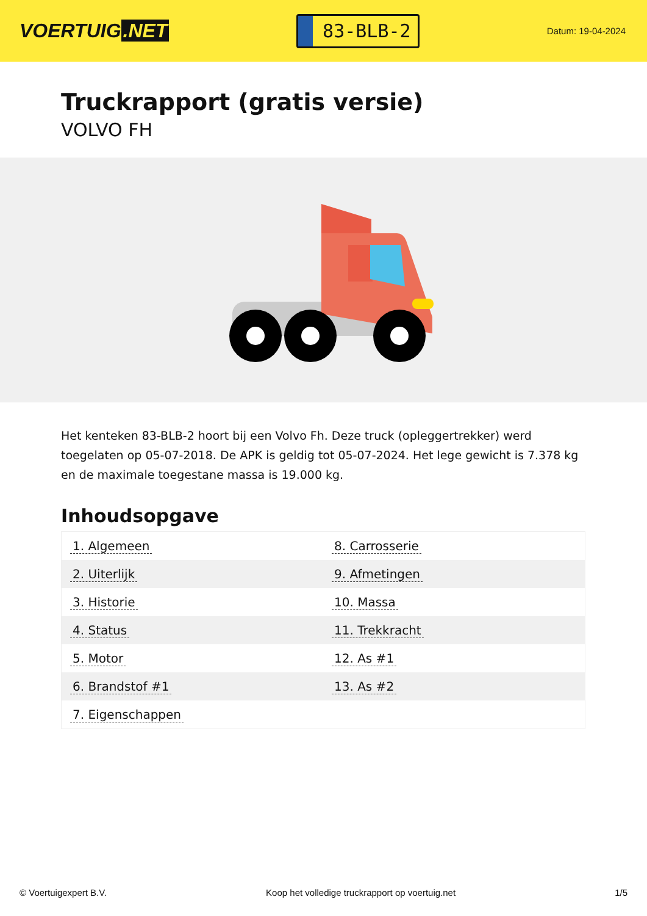VOERTUIG.NET
83-BLB-2
Datum: 19-04-2024
Truckrapport (gratis versie)
VOLVO FH
Het kenteken 83-BLB-2 hoort bij een Volvo Fh. Deze truck (opleggertrekker) werd toegelaten op 05-07-2018. De APK is geldig tot 05-07-2024. Het lege gewicht is 7.378 kg en de maximale toegestane massa is 19.000 kg.
Inhoudsopgave
| 1. Algemeen | 8. Carrosserie |
| 2. Uiterlijk | 9. Afmetingen |
| 3. Historie | 10. Massa |
| 4. Status | 11. Trekkracht |
| 5. Motor | 12. As #1 |
| 6. Brandstof #1 | 13. As #2 |
| 7. Eigenschappen | |
© Voertuigexpert B.V. Koop het volledige truckrapport op voertuig.net 1/5